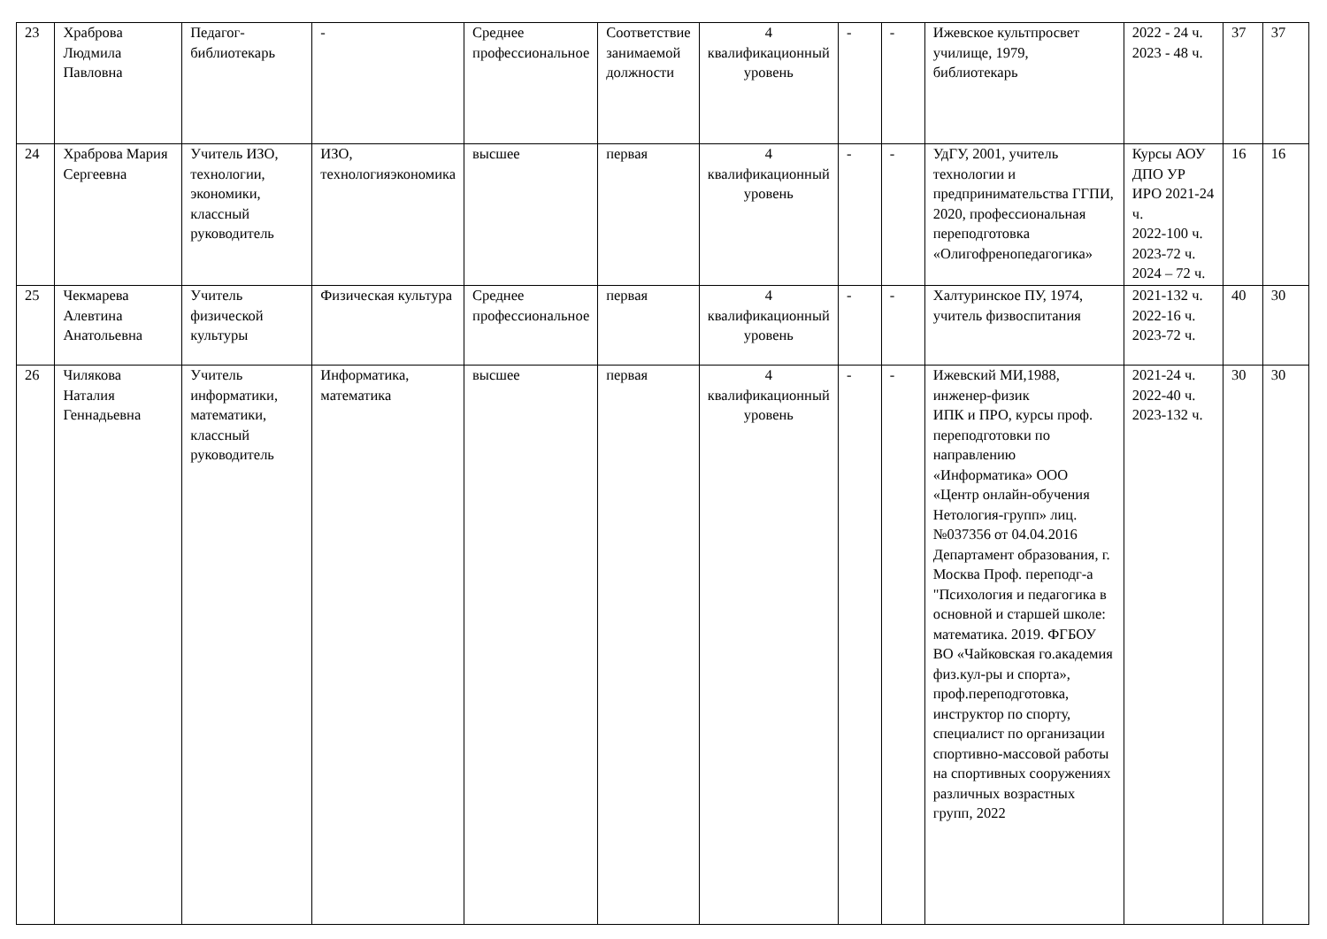| 23 | Храброва Людмила Павловна | Педагог-библиотекарь | - | Среднее профессиональное | Соответствие занимаемой должности | 4 квалификационный уровень | - | - | Ижевское культпросвет училище, 1979, библиотекарь | 2022 - 24 ч. 2023 - 48 ч. | 37 | 37 |
| 24 | Храброва Мария Сергеевна | Учитель ИЗО, технологии, экономики, классный руководитель | ИЗО, технологияэкономика | высшее | первая | 4 квалификационный уровень | - | - | УдГУ, 2001, учитель технологии и предпринимательства ГГПИ, 2020, профессиональная переподготовка «Олигофренопедагогика» | Курсы АОУ ДПО УР ИРО 2021-24 ч. 2022-100 ч. 2023-72 ч. 2024 – 72 ч. | 16 | 16 |
| 25 | Чекмарева Алевтина Анатольевна | Учитель физической культуры | Физическая культура | Среднее профессиональное | первая | 4 квалификационный уровень | - | - | Халтуринское ПУ, 1974, учитель физвоспитания | 2021-132 ч. 2022-16 ч. 2023-72 ч. | 40 | 30 |
| 26 | Чилякова Наталия Геннадьевна | Учитель информатики, математики, классный руководитель | Информатика, математика | высшее | первая | 4 квалификационный уровень | - | - | Ижевский МИ,1988, инженер-физик ИПК и ПРО, курсы проф. переподготовки по направлению «Информатика» ООО «Центр онлайн-обучения Нетология-групп» лиц.№037356 от 04.04.2016 Департамент образования, г. Москва Проф. переподг-а "Психология и педагогика в основной и старшей школе: математика. 2019. ФГБОУ ВО «Чайковская го.академия физ.кул-ры и спорта», проф.переподготовка, инструктор по спорту, специалист по организации спортивно-массовой работы на спортивных сооружениях различных возрастных групп, 2022 | 2021-24 ч. 2022-40 ч. 2023-132 ч. | 30 | 30 |